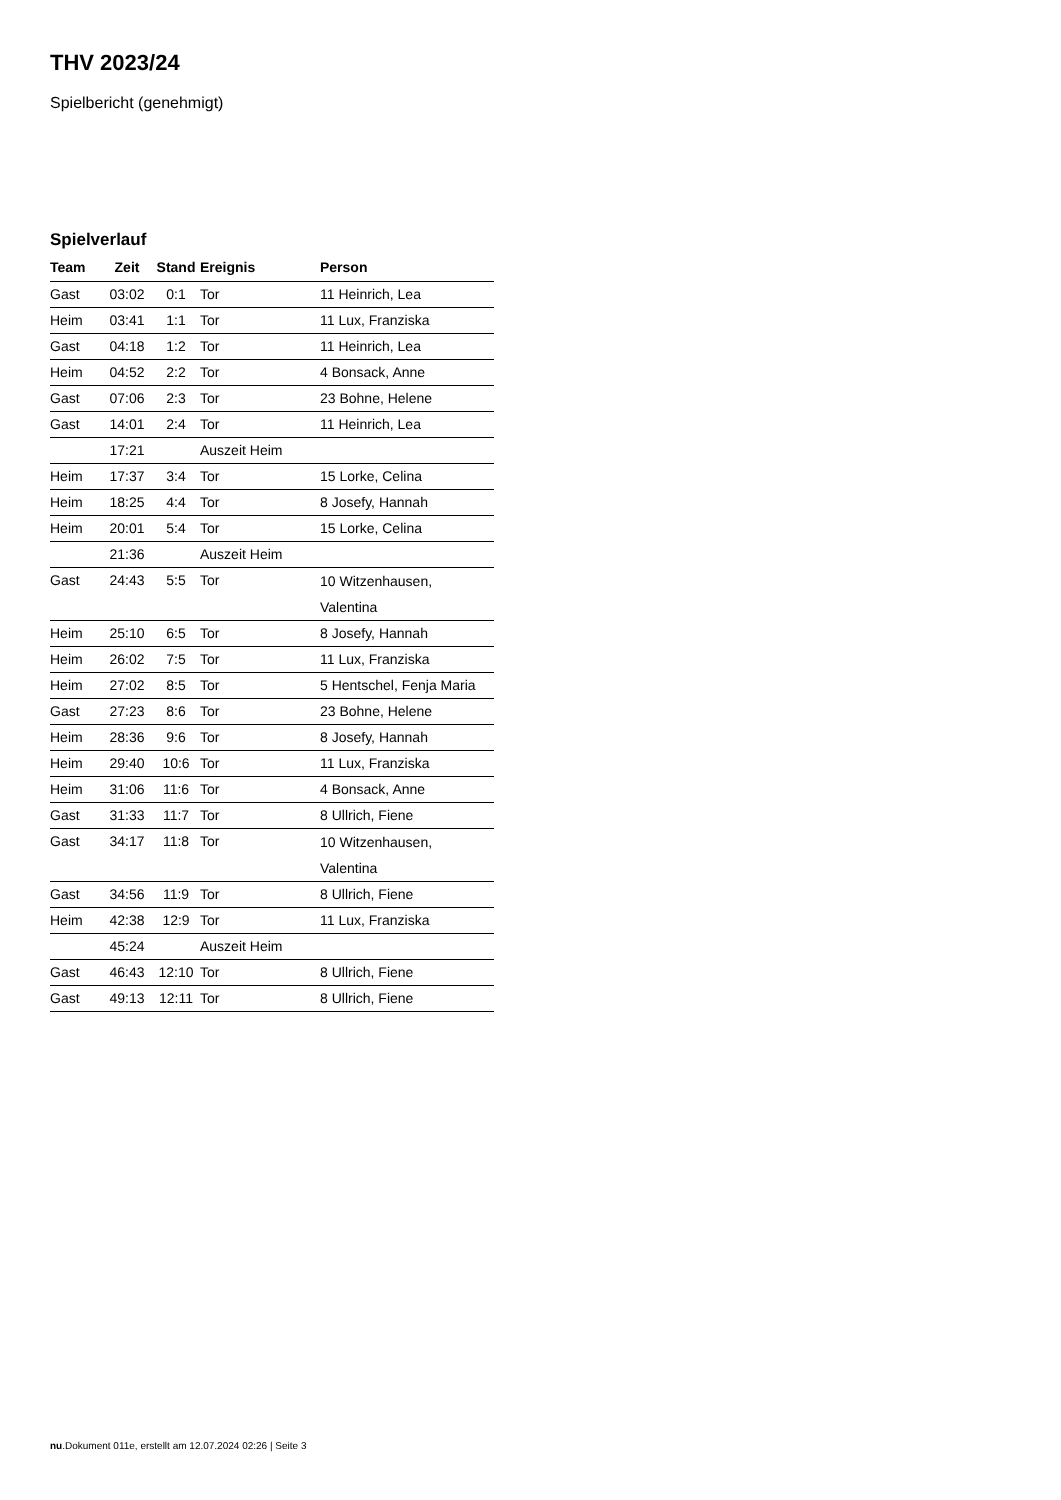THV 2023/24
Spielbericht (genehmigt)
Spielverlauf
| Team | Zeit | Stand | Ereignis | Person |
| --- | --- | --- | --- | --- |
| Gast | 03:02 | 0:1 | Tor | 11 Heinrich, Lea |
| Heim | 03:41 | 1:1 | Tor | 11 Lux, Franziska |
| Gast | 04:18 | 1:2 | Tor | 11 Heinrich, Lea |
| Heim | 04:52 | 2:2 | Tor | 4 Bonsack, Anne |
| Gast | 07:06 | 2:3 | Tor | 23 Bohne, Helene |
| Gast | 14:01 | 2:4 | Tor | 11 Heinrich, Lea |
| | 17:21 | | Auszeit Heim | |
| Heim | 17:37 | 3:4 | Tor | 15 Lorke, Celina |
| Heim | 18:25 | 4:4 | Tor | 8 Josefy, Hannah |
| Heim | 20:01 | 5:4 | Tor | 15 Lorke, Celina |
| | 21:36 | | Auszeit Heim | |
| Gast | 24:43 | 5:5 | Tor | 10 Witzenhausen, Valentina |
| Heim | 25:10 | 6:5 | Tor | 8 Josefy, Hannah |
| Heim | 26:02 | 7:5 | Tor | 11 Lux, Franziska |
| Heim | 27:02 | 8:5 | Tor | 5 Hentschel, Fenja Maria |
| Gast | 27:23 | 8:6 | Tor | 23 Bohne, Helene |
| Heim | 28:36 | 9:6 | Tor | 8 Josefy, Hannah |
| Heim | 29:40 | 10:6 | Tor | 11 Lux, Franziska |
| Heim | 31:06 | 11:6 | Tor | 4 Bonsack, Anne |
| Gast | 31:33 | 11:7 | Tor | 8 Ullrich, Fiene |
| Gast | 34:17 | 11:8 | Tor | 10 Witzenhausen, Valentina |
| Gast | 34:56 | 11:9 | Tor | 8 Ullrich, Fiene |
| Heim | 42:38 | 12:9 | Tor | 11 Lux, Franziska |
| | 45:24 | | Auszeit Heim | |
| Gast | 46:43 | 12:10 | Tor | 8 Ullrich, Fiene |
| Gast | 49:13 | 12:11 | Tor | 8 Ullrich, Fiene |
nu.Dokument 011e, erstellt am 12.07.2024 02:26 | Seite 3